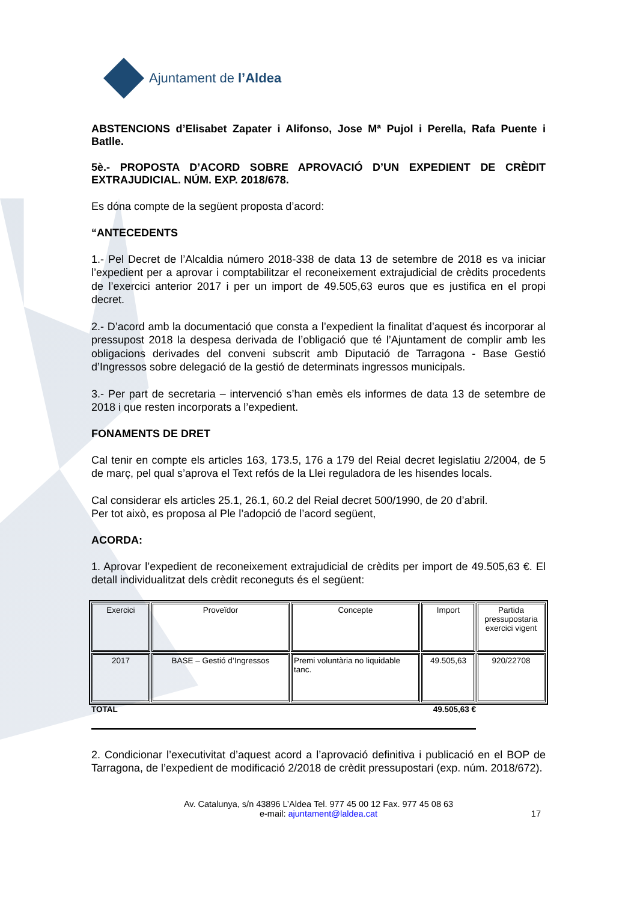Ajuntament de l’Aldea
ABSTENCIONS d’Elisabet Zapater i Alifonso, Jose Mª Pujol i Perella, Rafa Puente i Batlle.
5è.- PROPOSTA D’ACORD SOBRE APROVACIÓ D’UN EXPEDIENT DE CRÈDIT EXTRAJUDICIAL. NÚM. EXP. 2018/678.
Es dóna compte de la següent proposta d’acord:
“ANTECEDENTS
1.- Pel Decret de l’Alcaldia número 2018-338 de data 13 de setembre de 2018 es va iniciar l’expedient per a aprovar i comptabilitzar el reconeixement extrajudicial de crèdits procedents de l’exercici anterior 2017 i per un import de 49.505,63 euros que es justifica en el propi decret.
2.- D’acord amb la documentació que consta a l’expedient la finalitat d’aquest és incorporar al pressupost 2018 la despesa derivada de l’obligació que té l’Ajuntament de complir amb les obligacions derivades del conveni subscrit amb Diputació de Tarragona - Base Gestió d’Ingressos sobre delegació de la gestió de determinats ingressos municipals.
3.- Per part de secretaria – intervenció s’han emès els informes de data 13 de setembre de 2018 i que resten incorporats a l’expedient.
FONAMENTS DE DRET
Cal tenir en compte els articles 163, 173.5, 176 a 179 del Reial decret legislatiu 2/2004, de 5 de març, pel qual s’aprova el Text refós de la Llei reguladora de les hisendes locals.
Cal considerar els articles 25.1, 26.1, 60.2 del Reial decret 500/1990, de 20 d’abril.
Per tot això, es proposa al Ple l’adopció de l’acord següent,
ACORDA:
1. Aprovar l’expedient de reconeixement extrajudicial de crèdits per import de 49.505,63 €. El detall individualitzat dels crèdit reconeguts és el següent:
| Exercici | Proveïdor | Concepte | Import | Partida pressupostaria exercici vigent |
| 2017 | BASE – Gestió d’Ingressos | Premi voluntària no liquidable tanc. | 49.505,63 | 920/22708 |
TOTAL 49.505,63 €
2. Condicionar l’executivitat d’aquest acord a l’aprovació definitiva i publicació en el BOP de Tarragona, de l’expedient de modificació 2/2018 de crèdit pressupostari (exp. núm. 2018/672).
Av. Catalunya, s/n 43896 L’Aldea Tel. 977 45 00 12 Fax. 977 45 08 63
e-mail: ajuntament@laldea.cat
17